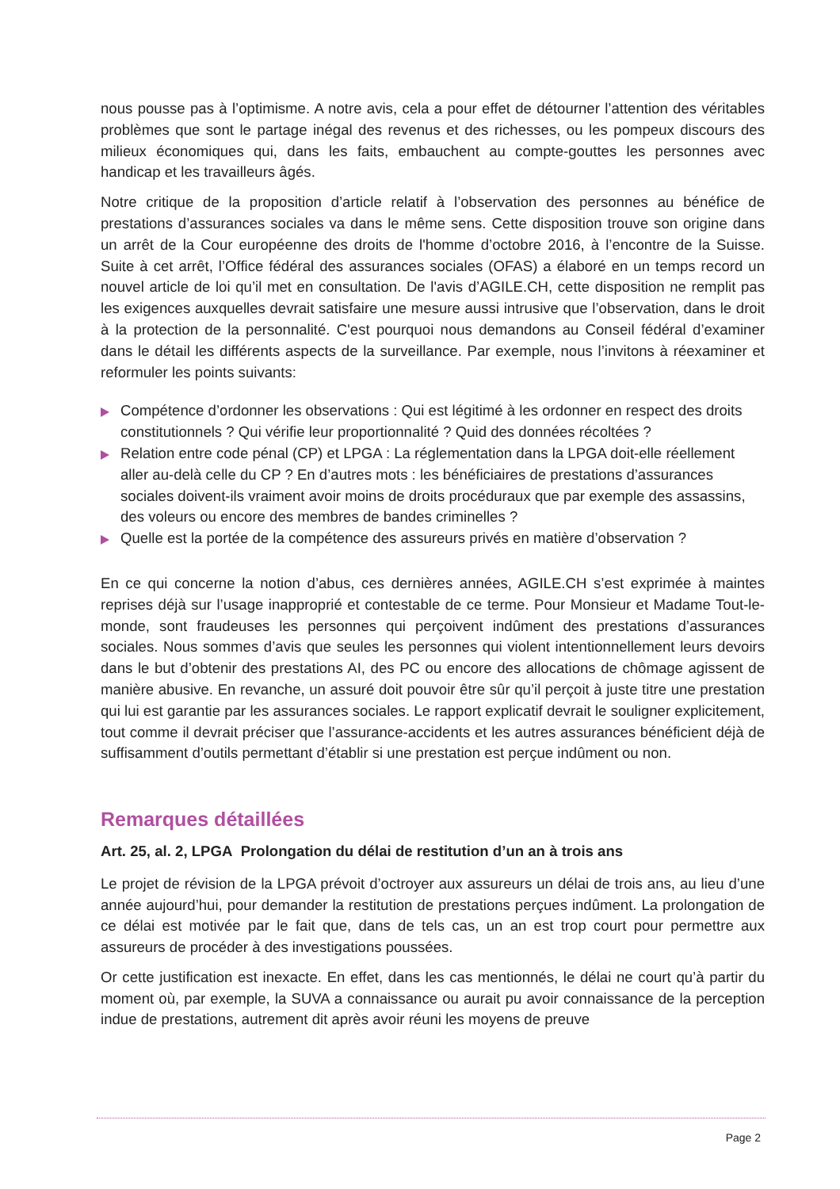nous pousse pas à l’optimisme. A notre avis, cela a pour effet de détourner l’attention des véritables problèmes que sont le partage inégal des revenus et des richesses, ou les pompeux discours des milieux économiques qui, dans les faits, embauchent au compte-gouttes les personnes avec handicap et les travailleurs âgés.
Notre critique de la proposition d’article relatif à l’observation des personnes au bénéfice de prestations d’assurances sociales va dans le même sens. Cette disposition trouve son origine dans un arrêt de la Cour européenne des droits de l'homme d’octobre 2016, à l’encontre de la Suisse. Suite à cet arrêt, l’Office fédéral des assurances sociales (OFAS) a élaboré en un temps record un nouvel article de loi qu’il met en consultation. De l'avis d’AGILE.CH, cette disposition ne remplit pas les exigences auxquelles devrait satisfaire une mesure aussi intrusive que l’observation, dans le droit à la protection de la personnalité. C'est pourquoi nous demandons au Conseil fédéral d’examiner dans le détail les différents aspects de la surveillance. Par exemple, nous l’invitons à réexaminer et reformuler les points suivants:
Compétence d’ordonner les observations : Qui est légitimé à les ordonner en respect des droits constitutionnels ? Qui vérifie leur proportionnalité ? Quid des données récoltées ?
Relation entre code pénal (CP) et LPGA : La réglementation dans la LPGA doit-elle réellement aller au-delà celle du CP ? En d’autres mots : les bénéficiaires de prestations d’assurances sociales doivent-ils vraiment avoir moins de droits procéduraux que par exemple des assassins, des voleurs ou encore des membres de bandes criminelles ?
Quelle est la portée de la compétence des assureurs privés en matière d’observation ?
En ce qui concerne la notion d’abus, ces dernières années, AGILE.CH s’est exprimée à maintes reprises déjà sur l’usage inapproprié et contestable de ce terme. Pour Monsieur et Madame Tout-le-monde, sont fraudeuses les personnes qui perçoivent indûment des prestations d’assurances sociales. Nous sommes d’avis que seules les personnes qui violent intentionnellement leurs devoirs dans le but d’obtenir des prestations AI, des PC ou encore des allocations de chômage agissent de manière abusive. En revanche, un assuré doit pouvoir être sûr qu’il perçoit à juste titre une prestation qui lui est garantie par les assurances sociales. Le rapport explicatif devrait le souligner explicitement, tout comme il devrait préciser que l’assurance-accidents et les autres assurances bénéficient déjà de suffisamment d’outils permettant d’établir si une prestation est perçue indûment ou non.
Remarques détaillées
Art. 25, al. 2, LPGA Prolongation du délai de restitution d’un an à trois ans
Le projet de révision de la LPGA prévoit d’octroyer aux assureurs un délai de trois ans, au lieu d’une année aujourd’hui, pour demander la restitution de prestations perçues indûment. La prolongation de ce délai est motivée par le fait que, dans de tels cas, un an est trop court pour permettre aux assureurs de procéder à des investigations poussées.
Or cette justification est inexacte. En effet, dans les cas mentionnés, le délai ne court qu’à partir du moment où, par exemple, la SUVA a connaissance ou aurait pu avoir connaissance de la perception indue de prestations, autrement dit après avoir réuni les moyens de preuve
Page 2